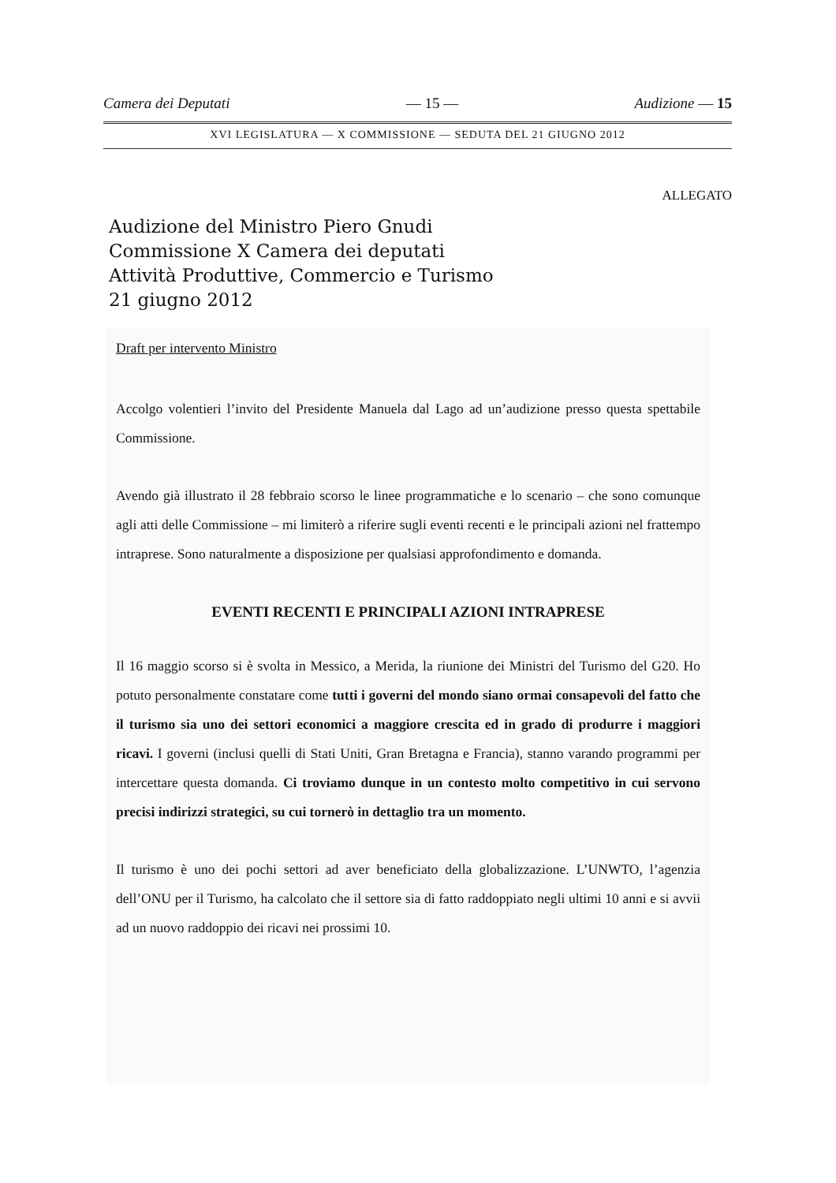Camera dei Deputati — 15 — Audizione — 15
XVI LEGISLATURA — X COMMISSIONE — SEDUTA DEL 21 GIUGNO 2012
ALLEGATO
Audizione del Ministro Piero Gnudi
Commissione X Camera dei deputati
Attività Produttive, Commercio e Turismo
21 giugno 2012
Draft per intervento Ministro
Accolgo volentieri l’invito del Presidente Manuela dal Lago ad un’audizione presso questa spettabile Commissione.
Avendo già illustrato il 28 febbraio scorso le linee programmatiche e lo scenario – che sono comunque agli atti delle Commissione – mi limiterò a riferire sugli eventi recenti e le principali azioni nel frattempo intraprese. Sono naturalmente a disposizione per qualsiasi approfondimento e domanda.
EVENTI RECENTI E PRINCIPALI AZIONI INTRAPRESE
Il 16 maggio scorso si è svolta in Messico, a Merida, la riunione dei Ministri del Turismo del G20. Ho potuto personalmente constatare come tutti i governi del mondo siano ormai consapevoli del fatto che il turismo sia uno dei settori economici a maggiore crescita ed in grado di produrre i maggiori ricavi. I governi (inclusi quelli di Stati Uniti, Gran Bretagna e Francia), stanno varando programmi per intercettare questa domanda. Ci troviamo dunque in un contesto molto competitivo in cui servono precisi indirizzi strategici, su cui tornerò in dettaglio tra un momento.
Il turismo è uno dei pochi settori ad aver beneficiato della globalizzazione. L’UNWTO, l’agenzia dell’ONU per il Turismo, ha calcolato che il settore sia di fatto raddoppiato negli ultimi 10 anni e si avvii ad un nuovo raddoppio dei ricavi nei prossimi 10.